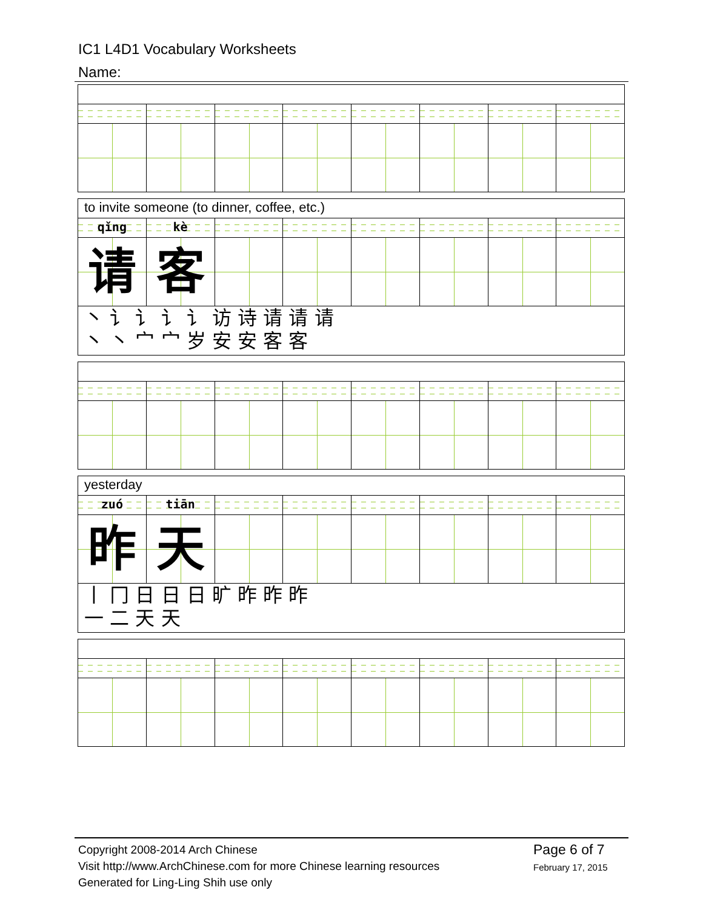IC1 L4D1 Vocabulary Worksheets
Name:
to invite someone (to dinner, coffee, etc.)
qǐng kè
请 客
丶 讠 讠 讠 讠 访 诗 请 请 请
丶 丶 宀 宀 岁 安 安 客 客
yesterday
zuó tiān
昨 天
丨 冂 日 日 日 旷 昨 昨 昨
一 二 天 天
Copyright 2008-2014 Arch Chinese
Visit http://www.ArchChinese.com for more Chinese learning resources
Generated for Ling-Ling Shih use only
Page 6 of 7
February 17, 2015